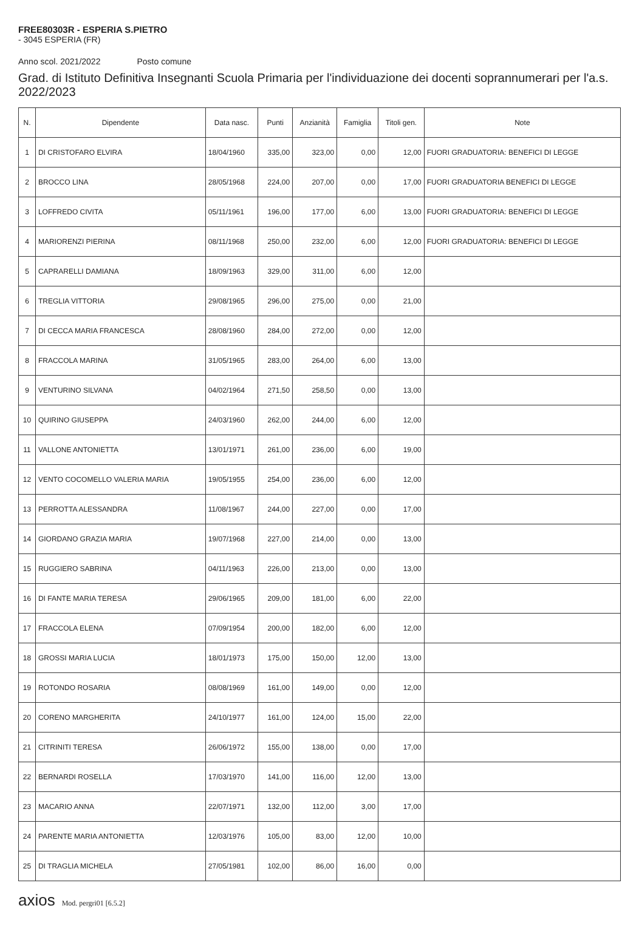FREE80303R - ESPERIA S.PIETRO
- 3045 ESPERIA (FR)
Anno scol. 2021/2022 Posto comune
Grad. di Istituto Definitiva Insegnanti Scuola Primaria per l'individuazione dei docenti soprannumerari per l'a.s. 2022/2023
| N. | Dipendente | Data nasc. | Punti | Anzianità | Famiglia | Titoli gen. | Note |
| --- | --- | --- | --- | --- | --- | --- | --- |
| 1 | DI CRISTOFARO ELVIRA | 18/04/1960 | 335,00 | 323,00 | 0,00 | 12,00 | FUORI GRADUATORIA: BENEFICI DI LEGGE |
| 2 | BROCCO LINA | 28/05/1968 | 224,00 | 207,00 | 0,00 | 17,00 | FUORI GRADUATORIA BENEFICI DI LEGGE |
| 3 | LOFFREDO CIVITA | 05/11/1961 | 196,00 | 177,00 | 6,00 | 13,00 | FUORI GRADUATORIA: BENEFICI DI LEGGE |
| 4 | MARIORENZI PIERINA | 08/11/1968 | 250,00 | 232,00 | 6,00 | 12,00 | FUORI GRADUATORIA: BENEFICI DI LEGGE |
| 5 | CAPRARELLI DAMIANA | 18/09/1963 | 329,00 | 311,00 | 6,00 | 12,00 | |
| 6 | TREGLIA VITTORIA | 29/08/1965 | 296,00 | 275,00 | 0,00 | 21,00 | |
| 7 | DI CECCA MARIA FRANCESCA | 28/08/1960 | 284,00 | 272,00 | 0,00 | 12,00 | |
| 8 | FRACCOLA MARINA | 31/05/1965 | 283,00 | 264,00 | 6,00 | 13,00 | |
| 9 | VENTURINO SILVANA | 04/02/1964 | 271,50 | 258,50 | 0,00 | 13,00 | |
| 10 | QUIRINO GIUSEPPA | 24/03/1960 | 262,00 | 244,00 | 6,00 | 12,00 | |
| 11 | VALLONE ANTONIETTA | 13/01/1971 | 261,00 | 236,00 | 6,00 | 19,00 | |
| 12 | VENTO COCOMELLO VALERIA MARIA | 19/05/1955 | 254,00 | 236,00 | 6,00 | 12,00 | |
| 13 | PERROTTA ALESSANDRA | 11/08/1967 | 244,00 | 227,00 | 0,00 | 17,00 | |
| 14 | GIORDANO GRAZIA MARIA | 19/07/1968 | 227,00 | 214,00 | 0,00 | 13,00 | |
| 15 | RUGGIERO SABRINA | 04/11/1963 | 226,00 | 213,00 | 0,00 | 13,00 | |
| 16 | DI FANTE MARIA TERESA | 29/06/1965 | 209,00 | 181,00 | 6,00 | 22,00 | |
| 17 | FRACCOLA ELENA | 07/09/1954 | 200,00 | 182,00 | 6,00 | 12,00 | |
| 18 | GROSSI MARIA LUCIA | 18/01/1973 | 175,00 | 150,00 | 12,00 | 13,00 | |
| 19 | ROTONDO ROSARIA | 08/08/1969 | 161,00 | 149,00 | 0,00 | 12,00 | |
| 20 | CORENO MARGHERITA | 24/10/1977 | 161,00 | 124,00 | 15,00 | 22,00 | |
| 21 | CITRINITI TERESA | 26/06/1972 | 155,00 | 138,00 | 0,00 | 17,00 | |
| 22 | BERNARDI ROSELLA | 17/03/1970 | 141,00 | 116,00 | 12,00 | 13,00 | |
| 23 | MACARIO ANNA | 22/07/1971 | 132,00 | 112,00 | 3,00 | 17,00 | |
| 24 | PARENTE MARIA ANTONIETTA | 12/03/1976 | 105,00 | 83,00 | 12,00 | 10,00 | |
| 25 | DI TRAGLIA MICHELA | 27/05/1981 | 102,00 | 86,00 | 16,00 | 0,00 | |
axios Mod. pergri01 [6.5.2]